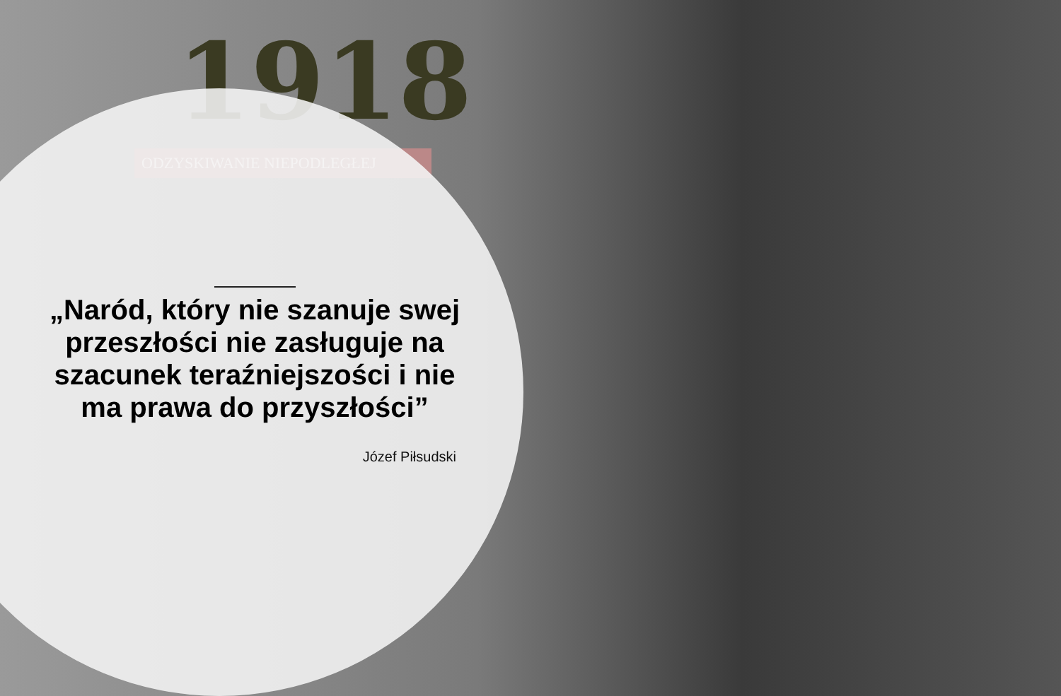1918
ODZYSKIWANIE NIEPODLEGŁEJ
„Naród, który nie szanuje swej przeszłości nie zasługuje na szacunek teraźniejszości i nie ma prawa do przyszłości”
Józef Piłsudski